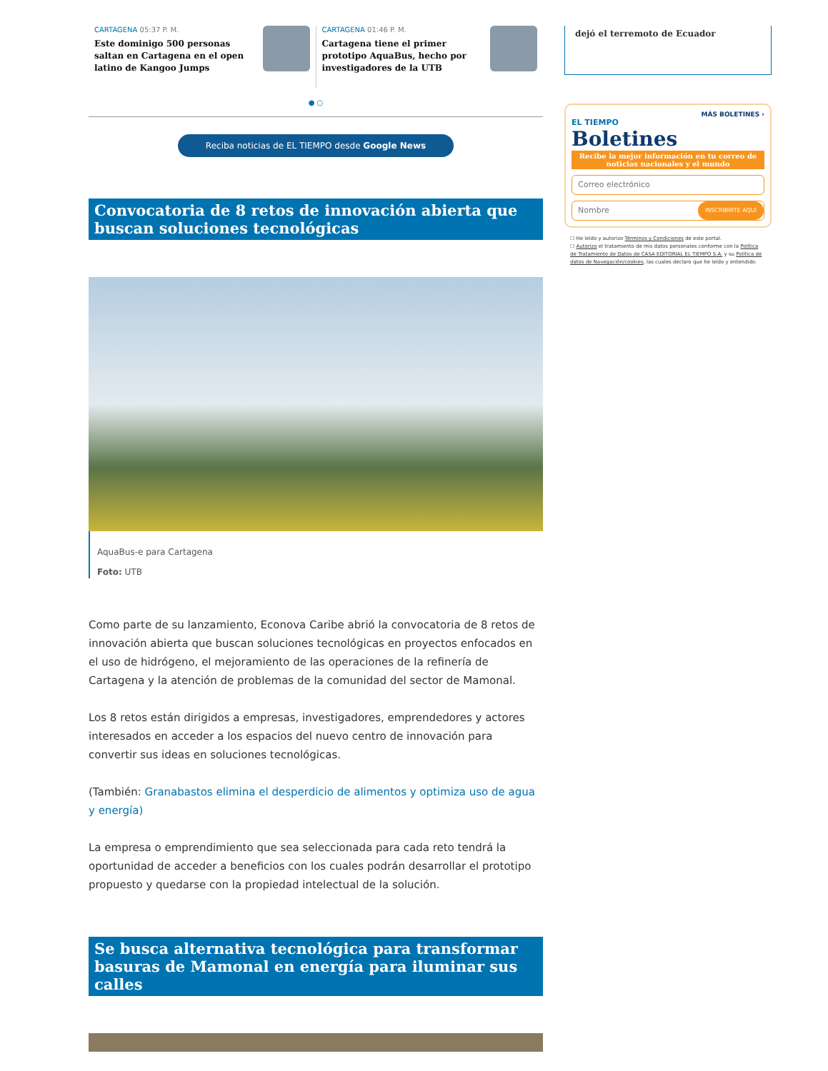CARTAGENA 05:37 P. M.
Este dominigo 500 personas saltan en Cartagena en el open latino de Kangoo Jumps
CARTAGENA 01:46 P. M.
Cartagena tiene el primer prototipo AquaBus, hecho por investigadores de la UTB
● ○
Reciba noticias de EL TIEMPO desde Google News
Convocatoria de 8 retos de innovación abierta que buscan soluciones tecnológicas
AquaBus-e para Cartagena
Foto: UTB
Como parte de su lanzamiento, Econova Caribe abrió la convocatoria de 8 retos de innovación abierta que buscan soluciones tecnológicas en proyectos enfocados en el uso de hidrógeno, el mejoramiento de las operaciones de la refinería de Cartagena y la atención de problemas de la comunidad del sector de Mamonal.
Los 8 retos están dirigidos a empresas, investigadores, emprendedores y actores interesados en acceder a los espacios del nuevo centro de innovación para convertir sus ideas en soluciones tecnológicas.
(También: Granabastos elimina el desperdicio de alimentos y optimiza uso de agua y energía)
La empresa o emprendimiento que sea seleccionada para cada reto tendrá la oportunidad de acceder a beneficios con los cuales podrán desarrollar el prototipo propuesto y quedarse con la propiedad intelectual de la solución.
Se busca alternativa tecnológica para transformar basuras de Mamonal en energía para iluminar sus calles
dejó el terremoto de Ecuador
MÁS BOLETINES ›
EL TIEMPO
Boletines
Recibe la mejor información en tu correo de noticias nacionales y el mundo
Correo electrónico
Nombre INSCRIBIRTE AQUÍ
☐ He leído y autorizo Términos y Condiciones de este portal.
☐ Autorizo el tratamiento de mis datos personales conforme con la Política de Tratamiento de Datos de CASA EDITORIAL EL TIEMPO S.A. y su Política de datos de Navegación/cookies, las cuales declaro que he leído y entendido.